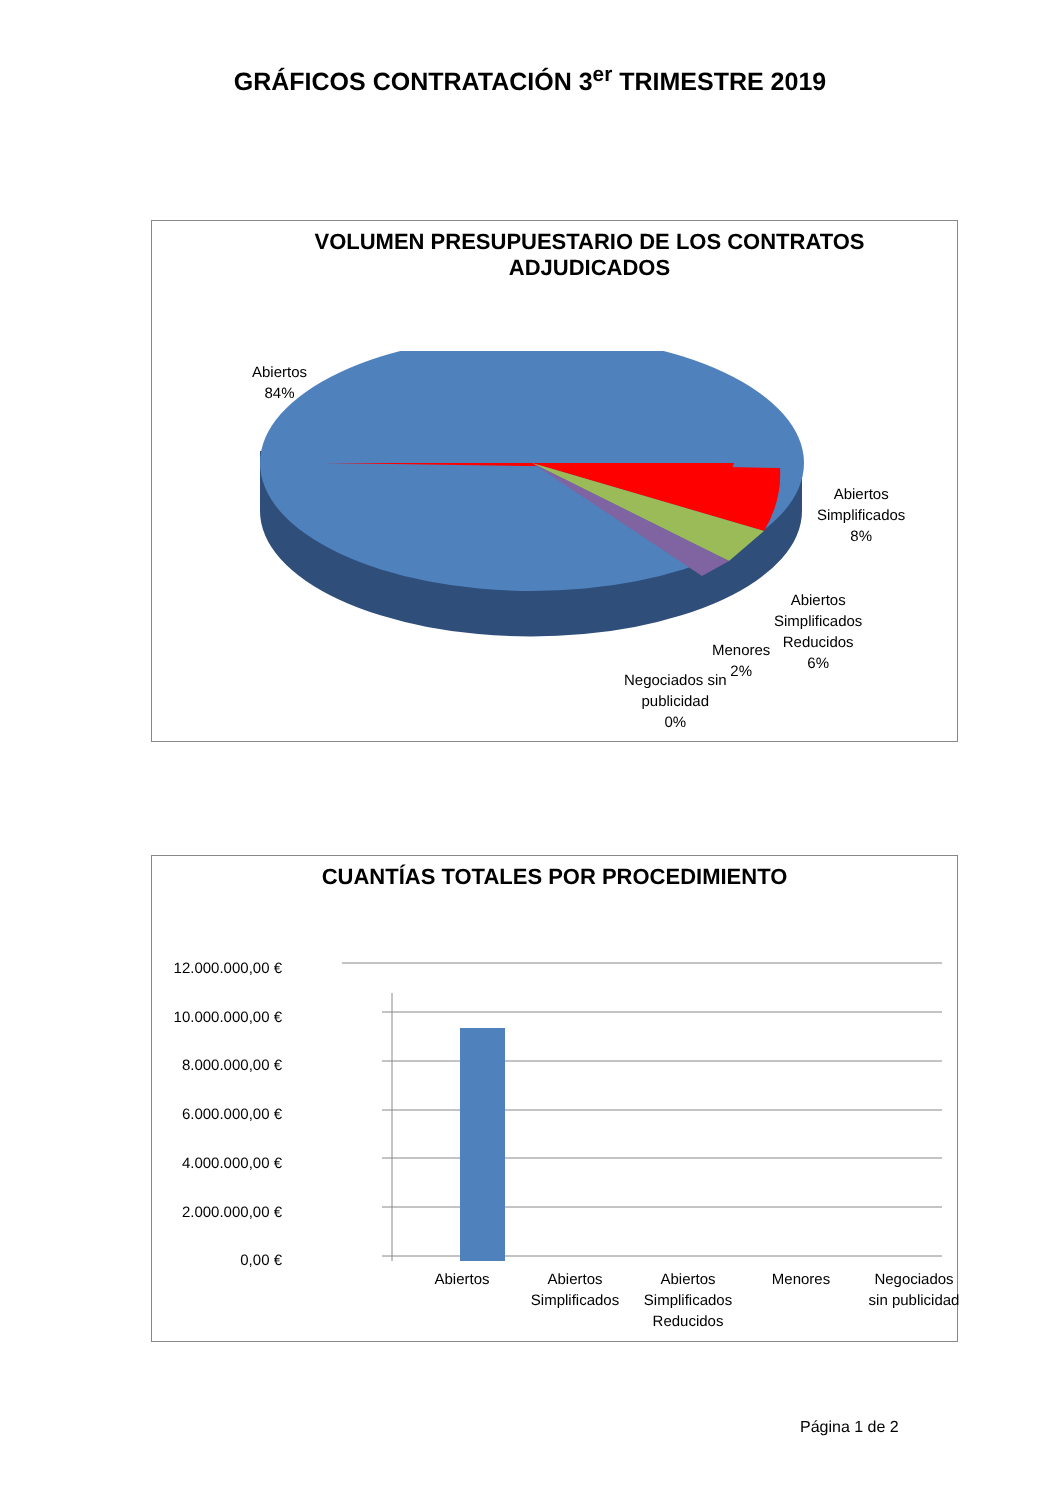GRÁFICOS CONTRATACIÓN 3<sup>er</sup> TRIMESTRE 2019
VOLUMEN PRESUPUESTARIO DE LOS CONTRATOS
ADJUDICADOS
Abiertos
84%
Abiertos
Simplificados
8%
Abiertos
Simplificados
Reducidos
6%
Menores
2%
Negociados sin
publicidad
0%
CUANTÍAS TOTALES POR PROCEDIMIENTO
12.000.000,00 €
10.000.000,00 €
8.000.000,00 €
6.000.000,00 €
4.000.000,00 €
2.000.000,00 €
0,00 €
Abiertos
Abiertos
Simplificados
Abiertos
Simplificados
Reducidos
Menores
Negociados
sin publicidad
Página 1 de 2